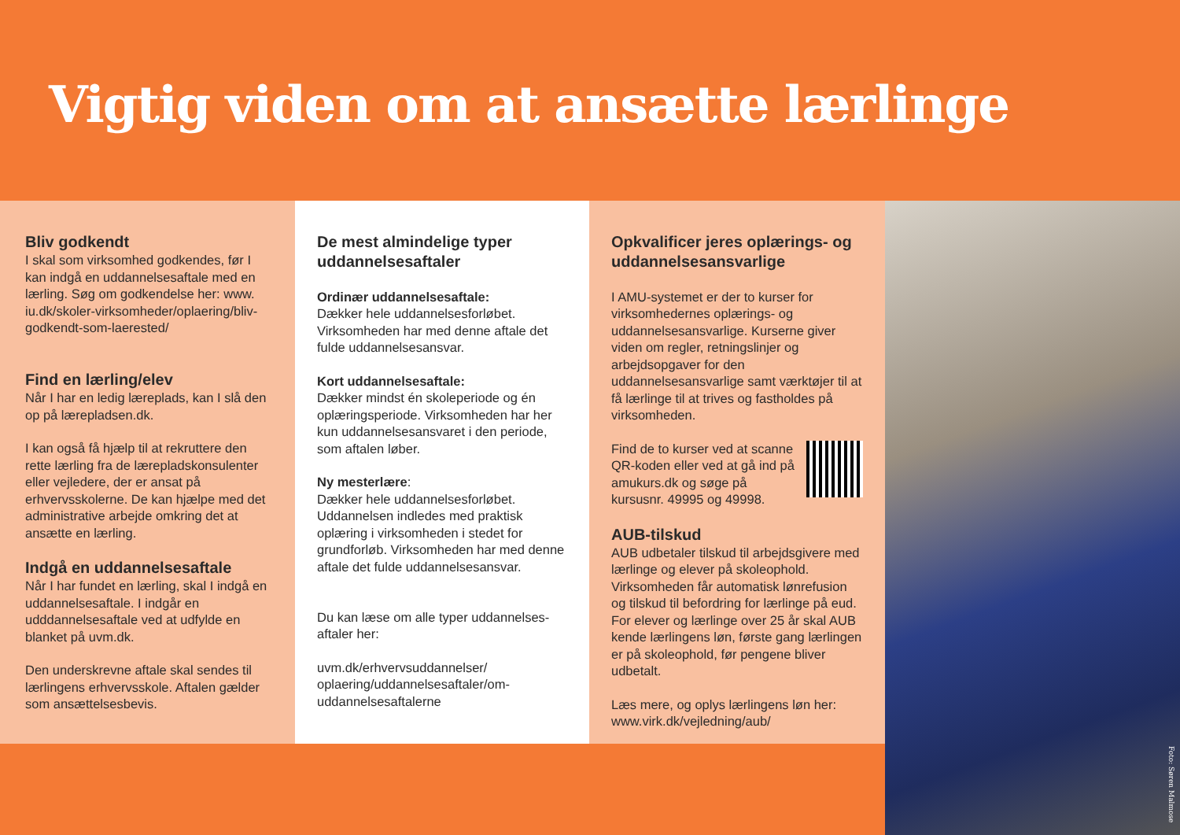Vigtig viden om at ansætte lærlinge
Bliv godkendt
I skal som virksomhed godkendes, før I kan indgå en uddannelsesaftale med en lærling. Søg om godkendelse her: www. iu.dk/skoler-virksomheder/oplaering/bliv-godkendt-som-laerested/
Find en lærling/elev
Når I har en ledig læreplads, kan I slå den op på lærepladsen.dk.
I kan også få hjælp til at rekruttere den rette lærling fra de lærepladskonsulenter eller vejledere, der er ansat på erhvervsskolerne. De kan hjælpe med det administrative arbejde omkring det at ansætte en lærling.
Indgå en uddannelsesaftale
Når I har fundet en lærling, skal I indgå en uddannelsesaftale. I indgår en udddannelsesaftale ved at udfylde en blanket på uvm.dk.
Den underskrevne aftale skal sendes til lærlingens erhvervsskole. Aftalen gælder som ansættelsesbevis.
De mest almindelige typer uddannelsesaftaler
Ordinær uddannelsesaftale:
Dækker hele uddannelsesforløbet. Virksomheden har med denne aftale det fulde uddannelsesansvar.
Kort uddannelsesaftale:
Dækker mindst én skoleperiode og én oplæringsperiode. Virksomheden har her kun uddannelsesansvaret i den periode, som aftalen løber.
Ny mesterlære:
Dækker hele uddannelsesforløbet. Uddannelsen indledes med praktisk oplæring i virksomheden i stedet for grundforløb. Virksomheden har med denne aftale det fulde uddannelsesansvar.
Du kan læse om alle typer uddannelses-aftaler her:
uvm.dk/erhvervsuddannelser/ oplaering/uddannelsesaftaler/om-uddannelsesaftalerne
Opkvalificer jeres oplærings- og uddannelsesansvarlige
I AMU-systemet er der to kurser for virksomhedernes oplærings- og uddannelsesansvarlige. Kurserne giver viden om regler, retningslinjer og arbejdsopgaver for den uddannelsesansvarlige samt værktøjer til at få lærlinge til at trives og fastholdes på virksomheden.
Find de to kurser ved at scanne QR-koden eller ved at gå ind på amukurs.dk og søge på kursusnr. 49995 og 49998.
AUB-tilskud
AUB udbetaler tilskud til arbejdsgivere med lærlinge og elever på skoleophold. Virksomheden får automatisk lønrefusion og tilskud til befordring for lærlinge på eud. For elever og lærlinge over 25 år skal AUB kende lærlingens løn, første gang lærlingen er på skoleophold, før pengene bliver udbetalt.
Læs mere, og oplys lærlingens løn her: www.virk.dk/vejledning/aub/
Foto: Søren Malmose